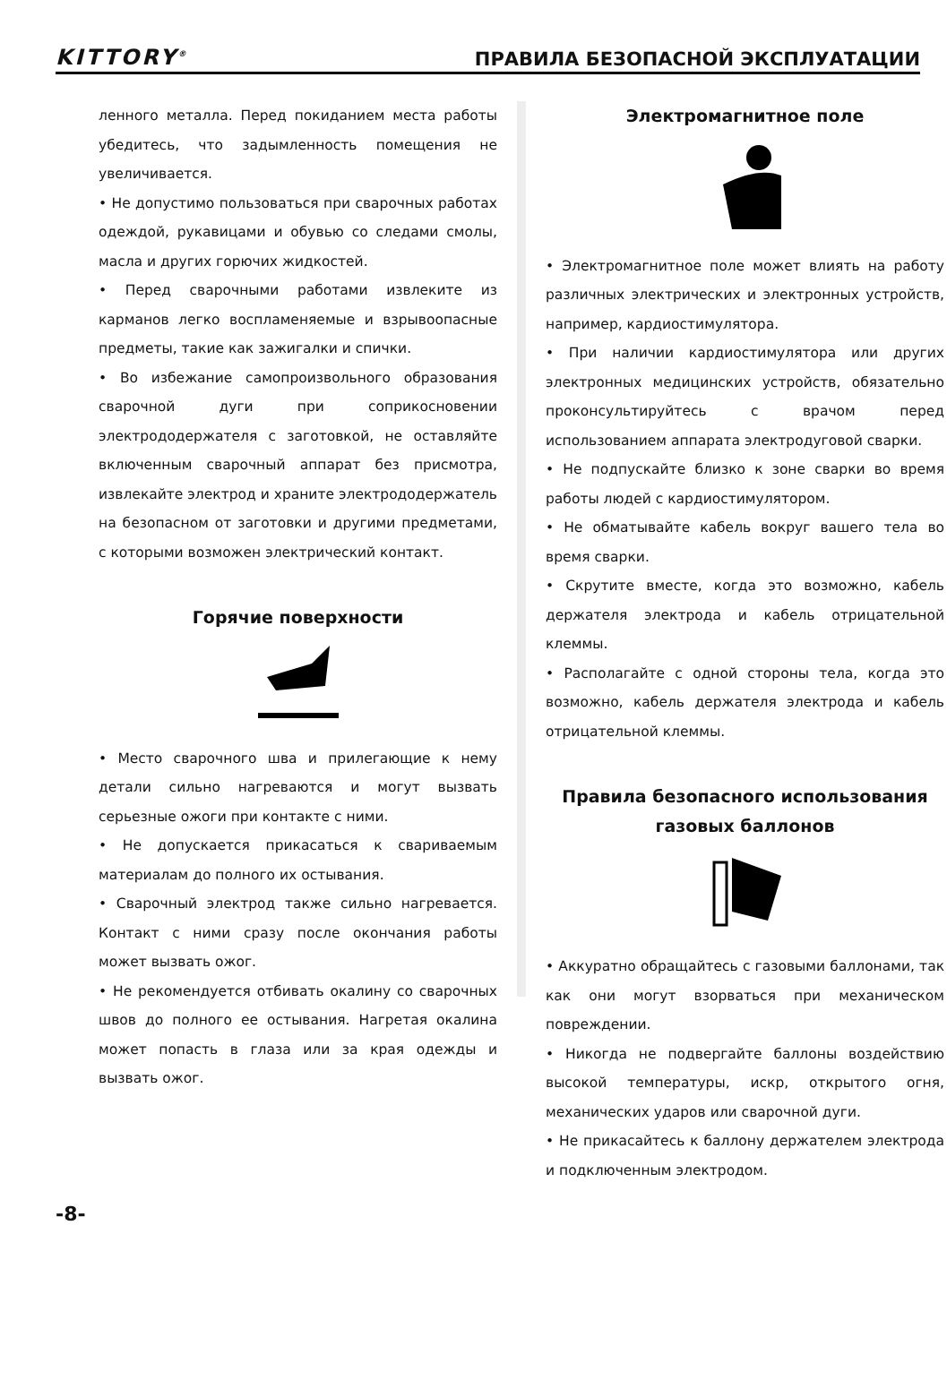KITTORY<sup>®</sup> ПРАВИЛА БЕЗОПАСНОЙ ЭКСПЛУАТАЦИИ
ленного металла. Перед покиданием места работы убедитесь, что задымленность помещения не увеличивается.
• Не допустимо пользоваться при сварочных работах одеждой, рукавицами и обувью со следами смолы, масла и других горючих жидкостей.
• Перед сварочными работами извлеките из карманов легко воспламеняемые и взрывоопасные предметы, такие как зажигалки и спички.
• Во избежание самопроизвольного образования сварочной дуги при соприкосновении электрододержателя с заготовкой, не оставляйте включенным сварочный аппарат без присмотра, извлекайте электрод и храните электрододержатель на безопасном от заготовки и другими предметами, с которыми возможен электрический контакт.
Горячие поверхности
• Место сварочного шва и прилегающие к нему детали сильно нагреваются и могут вызвать серьезные ожоги при контакте с ними.
• Не допускается прикасаться к свариваемым материалам до полного их остывания.
• Сварочный электрод также сильно нагревается. Контакт с ними сразу после окончания работы может вызвать ожог.
• Не рекомендуется отбивать окалину со сварочных швов до полного ее остывания. Нагретая окалина может попасть в глаза или за края одежды и вызвать ожог.
Электромагнитное поле
• Электромагнитное поле может влиять на работу различных электрических и электронных устройств, например, кардиостимулятора.
• При наличии кардиостимулятора или других электронных медицинских устройств, обязательно проконсультируйтесь с врачом перед использованием аппарата электродуговой сварки.
• Не подпускайте близко к зоне сварки во время работы людей с кардиостимулятором.
• Не обматывайте кабель вокруг вашего тела во время сварки.
• Скрутите вместе, когда это возможно, кабель держателя электрода и кабель отрицательной клеммы.
• Располагайте с одной стороны тела, когда это возможно, кабель держателя электрода и кабель отрицательной клеммы.
Правила безопасного использования газовых баллонов
• Аккуратно обращайтесь с газовыми баллонами, так как они могут взорваться при механическом повреждении.
• Никогда не подвергайте баллоны воздействию высокой температуры, искр, открытого огня, механических ударов или сварочной дуги.
• Не прикасайтесь к баллону держателем электрода и подключенным электродом.
-8-